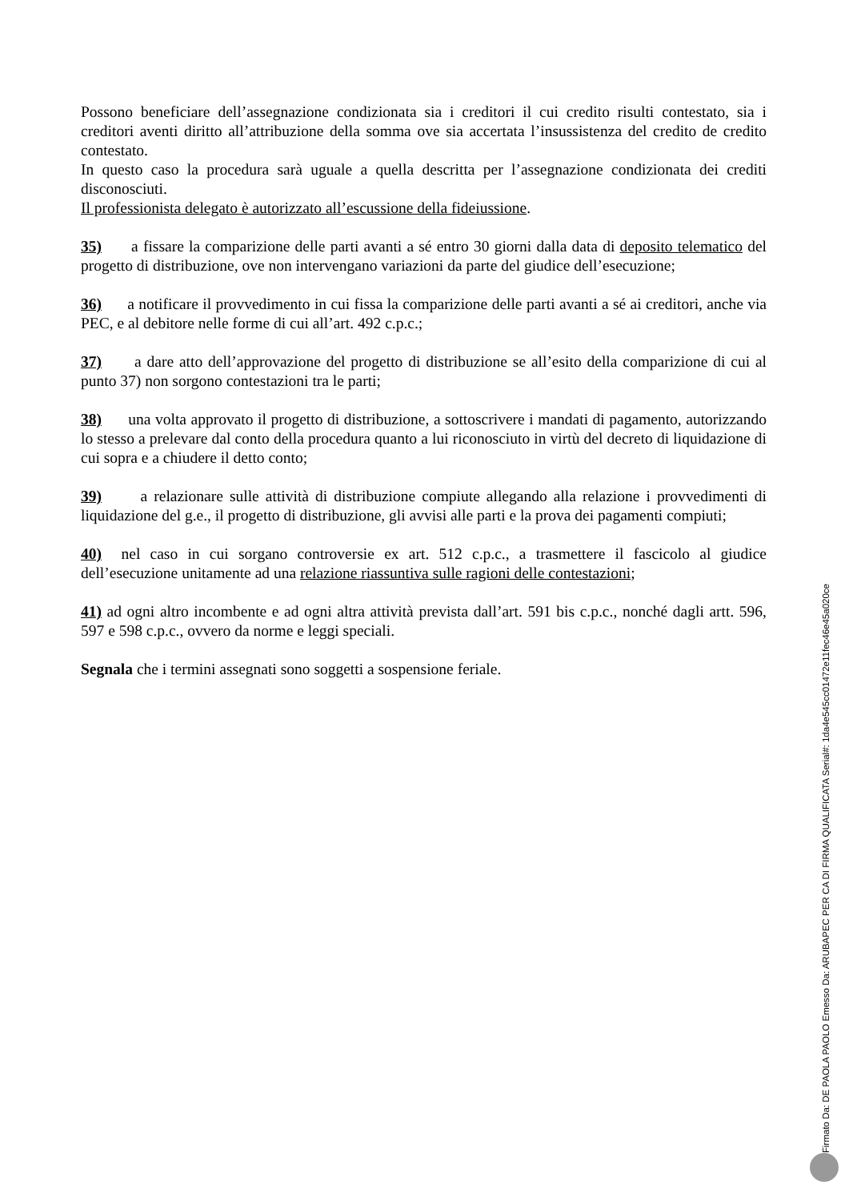Possono beneficiare dell’assegnazione condizionata sia i creditori il cui credito risulti contestato, sia i creditori aventi diritto all’attribuzione della somma ove sia accertata l’insussistenza del credito de credito contestato.
In questo caso la procedura sarà uguale a quella descritta per l’assegnazione condizionata dei crediti disconosciuti.
Il professionista delegato è autorizzato all’escussione della fideiussione.
35) a fissare la comparizione delle parti avanti a sé entro 30 giorni dalla data di deposito telematico del progetto di distribuzione, ove non intervengano variazioni da parte del giudice dell’esecuzione;
36) a notificare il provvedimento in cui fissa la comparizione delle parti avanti a sé ai creditori, anche via PEC, e al debitore nelle forme di cui all’art. 492 c.p.c.;
37) a dare atto dell’approvazione del progetto di distribuzione se all’esito della comparizione di cui al punto 37) non sorgono contestazioni tra le parti;
38) una volta approvato il progetto di distribuzione, a sottoscrivere i mandati di pagamento, autorizzando lo stesso a prelevare dal conto della procedura quanto a lui riconosciuto in virtù del decreto di liquidazione di cui sopra e a chiudere il detto conto;
39) a relazionare sulle attività di distribuzione compiute allegando alla relazione i provvedimenti di liquidazione del g.e., il progetto di distribuzione, gli avvisi alle parti e la prova dei pagamenti compiuti;
40) nel caso in cui sorgano controversie ex art. 512 c.p.c., a trasmettere il fascicolo al giudice dell’esecuzione unitamente ad una relazione riassuntiva sulle ragioni delle contestazioni;
41) ad ogni altro incombente e ad ogni altra attività prevista dall’art. 591 bis c.p.c., nonché dagli artt. 596, 597 e 598 c.p.c., ovvero da norme e leggi speciali.
Segnala che i termini assegnati sono soggetti a sospensione feriale.
Firmato Da: DE PAOLA PAOLO Emesso Da: ARUBAPEC PER CA DI FIRMA QUALIFICATA Serial#: 1da4e545cc01472e11fec46e45a020ce